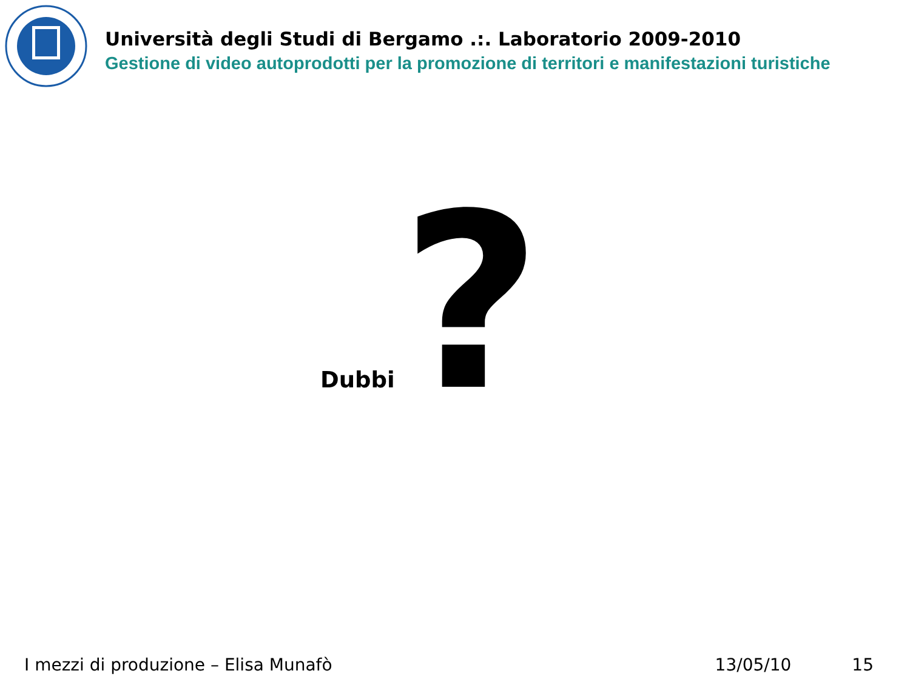Università degli Studi di Bergamo .:. Laboratorio 2009-2010
Gestione di video autoprodotti per la promozione di territori e manifestazioni turistiche
Dubbi?
I mezzi di produzione – Elisa Munafò 13/05/10 15